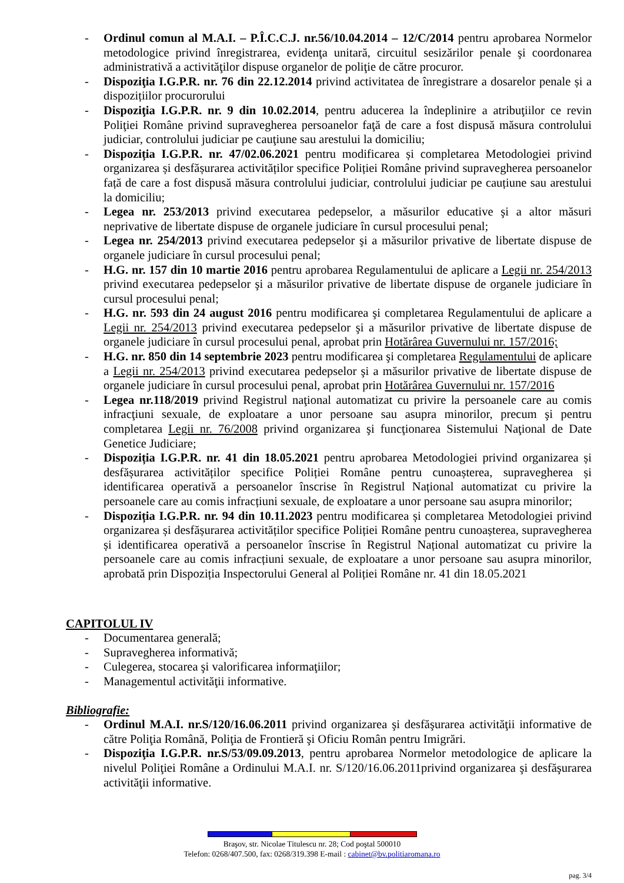- Ordinul comun al M.A.I. – P.Î.C.C.J. nr.56/10.04.2014 – 12/C/2014 pentru aprobarea Normelor metodologice privind înregistrarea, evidenţa unitară, circuitul sesizărilor penale şi coordonarea administrativă a activităţilor dispuse organelor de poliţie de către procuror.
- Dispoziţia I.G.P.R. nr. 76 din 22.12.2014 privind activitatea de înregistrare a dosarelor penale și a dispozițiilor procurorului
- Dispoziţia I.G.P.R. nr. 9 din 10.02.2014, pentru aducerea la îndeplinire a atribuţiilor ce revin Poliţiei Române privind supravegherea persoanelor faţă de care a fost dispusă măsura controlului judiciar, controlului judiciar pe cauţiune sau arestului la domiciliu;
- Dispoziția I.G.P.R. nr. 47/02.06.2021 pentru modificarea și completarea Metodologiei privind organizarea și desfășurarea activităților specifice Poliției Române privind supravegherea persoanelor față de care a fost dispusă măsura controlului judiciar, controlului judiciar pe cauțiune sau arestului la domiciliu;
- Legea nr. 253/2013 privind executarea pedepselor, a măsurilor educative şi a altor măsuri neprivative de libertate dispuse de organele judiciare în cursul procesului penal;
- Legea nr. 254/2013 privind executarea pedepselor şi a măsurilor privative de libertate dispuse de organele judiciare în cursul procesului penal;
- H.G. nr. 157 din 10 martie 2016 pentru aprobarea Regulamentului de aplicare a Legii nr. 254/2013 privind executarea pedepselor şi a măsurilor privative de libertate dispuse de organele judiciare în cursul procesului penal;
- H.G. nr. 593 din 24 august 2016 pentru modificarea şi completarea Regulamentului de aplicare a Legii nr. 254/2013 privind executarea pedepselor şi a măsurilor privative de libertate dispuse de organele judiciare în cursul procesului penal, aprobat prin Hotărârea Guvernului nr. 157/2016;
- H.G. nr. 850 din 14 septembrie 2023 pentru modificarea şi completarea Regulamentului de aplicare a Legii nr. 254/2013 privind executarea pedepselor şi a măsurilor privative de libertate dispuse de organele judiciare în cursul procesului penal, aprobat prin Hotărârea Guvernului nr. 157/2016
- Legea nr.118/2019 privind Registrul naţional automatizat cu privire la persoanele care au comis infracţiuni sexuale, de exploatare a unor persoane sau asupra minorilor, precum şi pentru completarea Legii nr. 76/2008 privind organizarea şi funcţionarea Sistemului Naţional de Date Genetice Judiciare;
- Dispoziția I.G.P.R. nr. 41 din 18.05.2021 pentru aprobarea Metodologiei privind organizarea și desfășurarea activităților specifice Poliției Române pentru cunoașterea, supravegherea și identificarea operativă a persoanelor înscrise în Registrul Național automatizat cu privire la persoanele care au comis infracțiuni sexuale, de exploatare a unor persoane sau asupra minorilor;
- Dispoziția I.G.P.R. nr. 94 din 10.11.2023 pentru modificarea și completarea Metodologiei privind organizarea și desfășurarea activităților specifice Poliției Române pentru cunoașterea, supravegherea și identificarea operativă a persoanelor înscrise în Registrul Național automatizat cu privire la persoanele care au comis infracțiuni sexuale, de exploatare a unor persoane sau asupra minorilor, aprobată prin Dispoziția Inspectorului General al Poliției Române nr. 41 din 18.05.2021
CAPITOLUL IV
- Documentarea generală;
- Supravegherea informativă;
- Culegerea, stocarea şi valorificarea informaţiilor;
- Managementul activităţii informative.
Bibliografie:
- Ordinul M.A.I. nr.S/120/16.06.2011 privind organizarea şi desfăşurarea activităţii informative de către Poliţia Română, Poliţia de Frontieră şi Oficiu Român pentru Imigrări.
- Dispoziţia I.G.P.R. nr.S/53/09.09.2013, pentru aprobarea Normelor metodologice de aplicare la nivelul Poliţiei Române a Ordinului M.A.I. nr. S/120/16.06.2011privind organizarea şi desfăşurarea activităţii informative.
Braşov, str. Nicolae Titulescu nr. 28; Cod poştal 500010
Telefon: 0268/407.500, fax: 0268/319.398 E-mail : cabinet@bv.politiaromana.ro
pag. 3/4